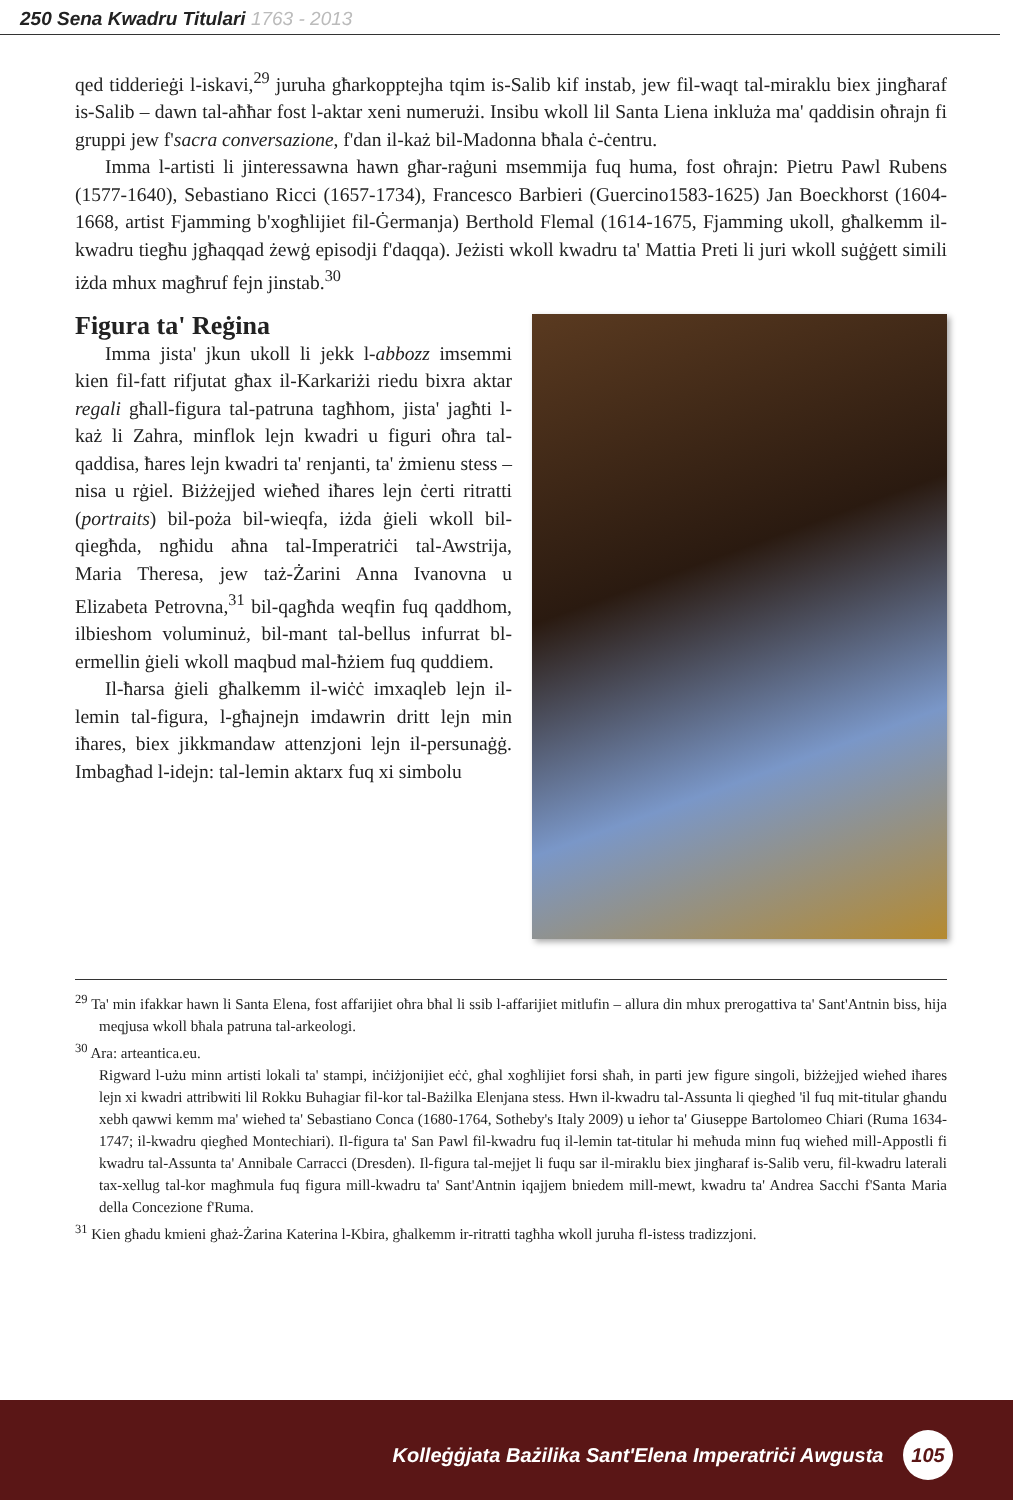250 Sena Kwadru Titulari 1763 - 2013
qed tidderieġi l-iskavi,<sup>29</sup> juruha għarkopptejha tqim is-Salib kif instab, jew fil-waqt tal-miraklu biex jingħaraf is-Salib – dawn tal-aħħar fost l-aktar xeni numerużi. Insibu wkoll lil Santa Liena inkluża ma' qaddisin oħrajn fi gruppi jew f'sacra conversazione, f'dan il-każ bil-Madonna bħala ċ-ċentru.
Imma l-artisti li jinteressawna hawn għar-raġuni msemmija fuq huma, fost oħrajn: Pietru Pawl Rubens (1577-1640), Sebastiano Ricci (1657-1734), Francesco Barbieri (Guercino1583-1625) Jan Boeckhorst (1604-1668, artist Fjamming b'xogħlijiet fil-Ġermanja) Berthold Flemal (1614-1675, Fjamming ukoll, għalkemm il-kwadru tiegħu jgħaqqad żewġ episodji f'daqqa). Jeżisti wkoll kwadru ta' Mattia Preti li juri wkoll suġġett simili iżda mhux magħruf fejn jinstab.<sup>30</sup>
Figura ta' Reġina
Imma jista' jkun ukoll li jekk l-abbozz imsemmi kien fil-fatt rifjutat għax il-Karkariżi riedu bixra aktar regali għall-figura tal-patruna tagħhom, jista' jagħti l-każ li Zahra, minflok lejn kwadri u figuri oħra tal-qaddisa, ħares lejn kwadri ta' renjanti, ta' żmienu stess – nisa u rġiel. Biżżejjed wieħed iħares lejn ċerti ritratti (portraits) bil-poża bil-wieqfa, iżda ġieli wkoll bil-qiegħda, ngħidu aħna tal-Imperatriċi tal-Awstrija, Maria Theresa, jew taż-Żarini Anna Ivanovna u Elizabeta Petrovna,<sup>31</sup> bil-qagħda weqfin fuq qaddhom, ilbieshom voluminuż, bil-mant tal-bellus infurrat bl-ermellin ġieli wkoll maqbud mal-ħżiem fuq quddiem.
Il-ħarsa ġieli għalkemm il-wiċċ imxaqleb lejn il-lemin tal-figura, l-għajnejn imdawrin dritt lejn min iħares, biex jikkmandaw attenzjoni lejn il-persunaġġ. Imbagħad l-idejn: tal-lemin aktarx fuq xi simbolu
<sup>29</sup> Ta' min ifakkar hawn li Santa Elena, fost affarijiet oħra bħal li ssib l-affarijiet mitlufin – allura din mhux prerogattiva ta' Sant'Antnin biss, hija meqjusa wkoll bħala patruna tal-arkeologi.
<sup>30</sup> Ara: arteantica.eu.
Rigward l-użu minn artisti lokali ta' stampi, inċiżjonijiet eċċ, għal xogħlijiet forsi sħaħ, in parti jew figure singoli, biżżejjed wieħed iħares lejn xi kwadri attribwiti lil Rokku Buhagiar fil-kor tal-Bażilka Elenjana stess. Hwn il-kwadru tal-Assunta li qiegħed 'il fuq mit-titular għandu xebh qawwi kemm ma' wieħed ta' Sebastiano Conca (1680-1764, Sotheby's Italy 2009) u ieħor ta' Giuseppe Bartolomeo Chiari (Ruma 1634-1747; il-kwadru qiegħed Montechiari). Il-figura ta' San Pawl fil-kwadru fuq il-lemin tat-titular hi meħuda minn fuq wieħed mill-Appostli fi kwadru tal-Assunta ta' Annibale Carracci (Dresden). Il-figura tal-mejjet li fuqu sar il-miraklu biex jingħaraf is-Salib veru, fil-kwadru laterali tax-xellug tal-kor magħmula fuq figura mill-kwadru ta' Sant'Antnin iqajjem bniedem mill-mewt, kwadru ta' Andrea Sacchi f'Santa Maria della Concezione f'Ruma.
<sup>31</sup> Kien għadu kmieni għaż-Żarina Katerina l-Kbira, għalkemm ir-ritratti tagħha wkoll juruha fl-istess tradizzjoni.
Kolleġġjata Bażilika Sant'Elena Imperatriċi Awgusta 105